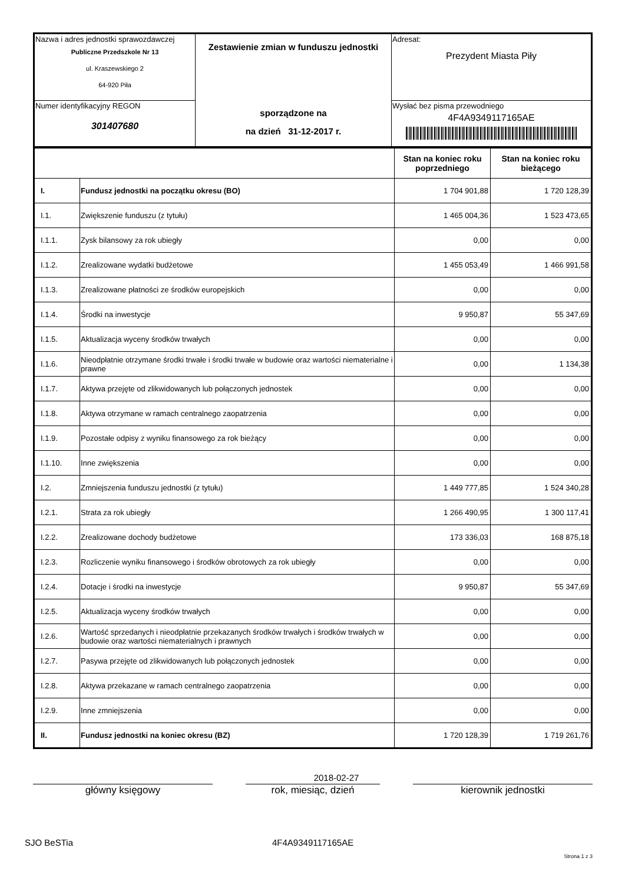| Nazwa i adres jednostki sprawozdawczej Publiczne Przedszkole Nr 13 ul. Kraszewskiego 2 64-920 Piła | Zestawienie zmian w funduszu jednostki sporządzone na na dzień 31-12-2017 r. | Adresat: Prezydent Miasta Piły |
| Numer identyfikacyjny REGON 301407680 | | Wysłać bez pisma przewodniego 4F4A9349117165AE |
| | | Stan na koniec roku poprzedniego | Stan na koniec roku bieżącego |
| --- | --- | --- | --- |
| I. | Fundusz jednostki na początku okresu (BO) | 1 704 901,88 | 1 720 128,39 |
| I.1. | Zwiększenie funduszu (z tytułu) | 1 465 004,36 | 1 523 473,65 |
| I.1.1. | Zysk bilansowy za rok ubiegły | 0,00 | 0,00 |
| I.1.2. | Zrealizowane wydatki budżetowe | 1 455 053,49 | 1 466 991,58 |
| I.1.3. | Zrealizowane płatności ze środków europejskich | 0,00 | 0,00 |
| I.1.4. | Środki na inwestycje | 9 950,87 | 55 347,69 |
| I.1.5. | Aktualizacja wyceny środków trwałych | 0,00 | 0,00 |
| I.1.6. | Nieodpłatnie otrzymane środki trwałe i środki trwałe w budowie oraz wartości niematerialne i prawne | 0,00 | 1 134,38 |
| I.1.7. | Aktywa przejęte od zlikwidowanych lub połączonych jednostek | 0,00 | 0,00 |
| I.1.8. | Aktywa otrzymane w ramach centralnego zaopatrzenia | 0,00 | 0,00 |
| I.1.9. | Pozostałe odpisy z wyniku finansowego za rok bieżący | 0,00 | 0,00 |
| I.1.10. | Inne zwiększenia | 0,00 | 0,00 |
| I.2. | Zmniejszenia funduszu jednostki (z tytułu) | 1 449 777,85 | 1 524 340,28 |
| I.2.1. | Strata za rok ubiegły | 1 266 490,95 | 1 300 117,41 |
| I.2.2. | Zrealizowane dochody budżetowe | 173 336,03 | 168 875,18 |
| I.2.3. | Rozliczenie wyniku finansowego i środków obrotowych za rok ubiegły | 0,00 | 0,00 |
| I.2.4. | Dotacje i środki na inwestycje | 9 950,87 | 55 347,69 |
| I.2.5. | Aktualizacja wyceny środków trwałych | 0,00 | 0,00 |
| I.2.6. | Wartość sprzedanych i nieodpłatnie przekazanych środków trwałych i środków trwałych w budowie oraz wartości niematerialnych i prawnych | 0,00 | 0,00 |
| I.2.7. | Pasywa przejęte od zlikwidowanych lub połączonych jednostek | 0,00 | 0,00 |
| I.2.8. | Aktywa przekazane w ramach centralnego zaopatrzenia | 0,00 | 0,00 |
| I.2.9. | Inne zmniejszenia | 0,00 | 0,00 |
| II. | Fundusz jednostki na koniec okresu (BZ) | 1 720 128,39 | 1 719 261,76 |
2018-02-27
główny księgowy rok, miesiąc, dzień kierownik jednostki
SJO BeSTia 4F4A9349117165AE
Strona 1 z 3